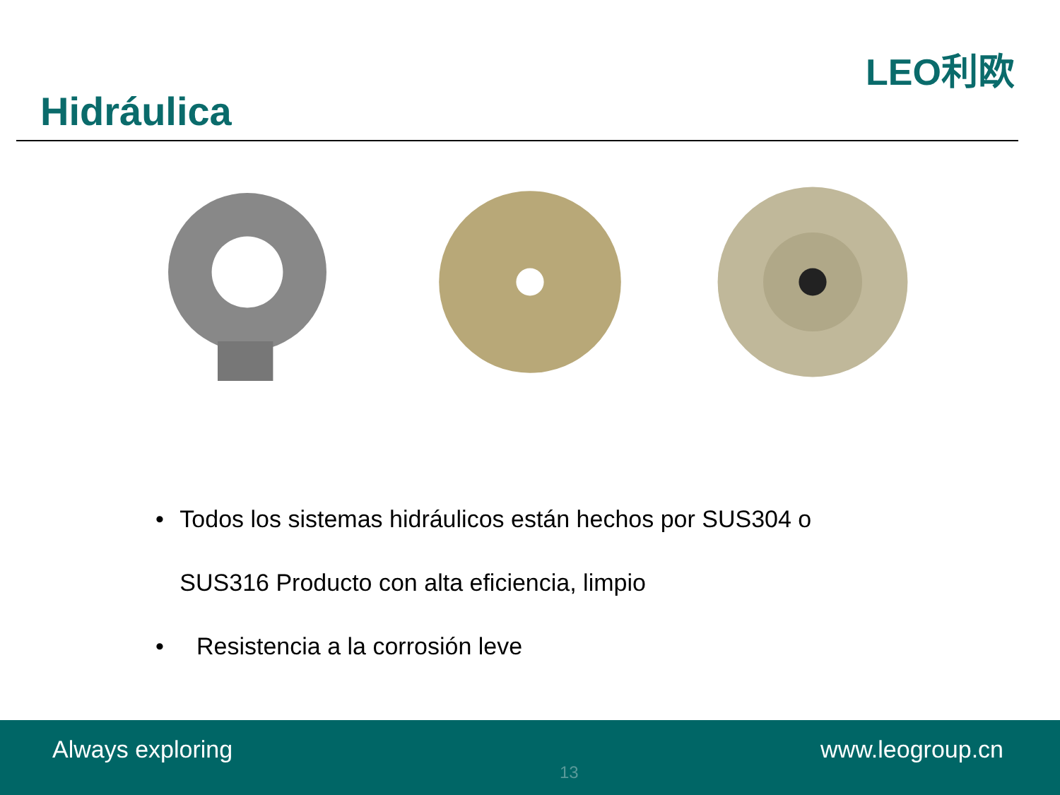Hidráulica
LEO利欧
• Todos los sistemas hidráulicos están hechos por SUS304 o SUS316 Producto con alta eficiencia, limpio
• Resistencia a la corrosión leve
Always exploring
13
www.leogroup.cn